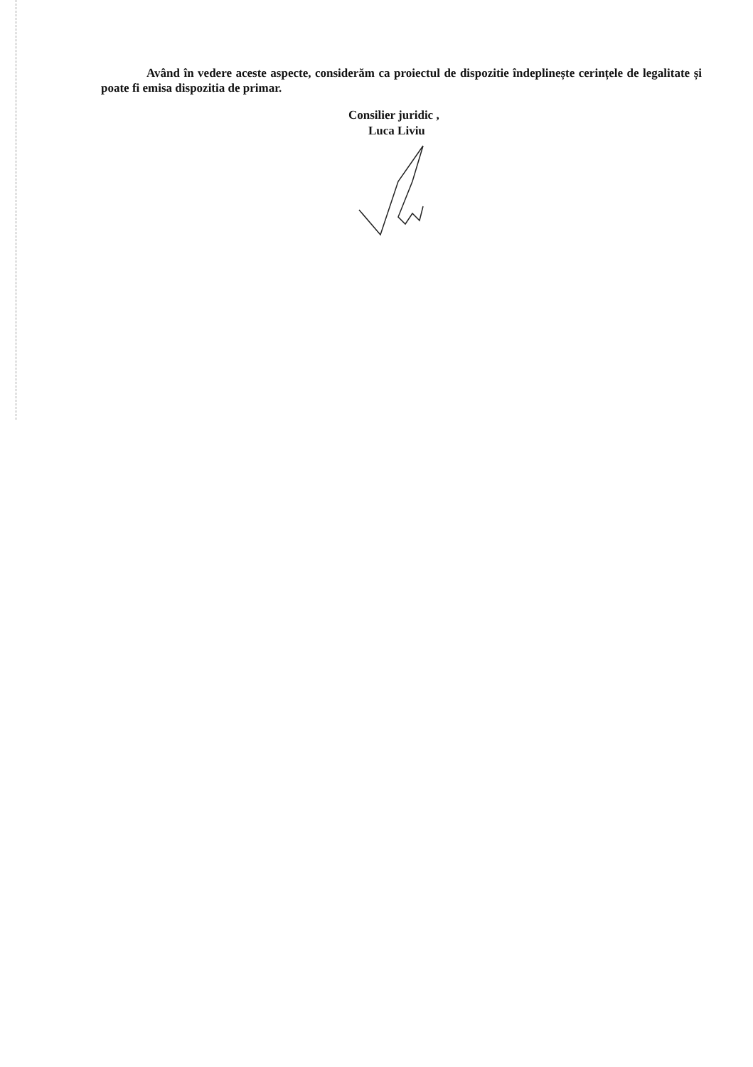Având în vedere aceste aspecte, considerăm ca proiectul de dispozitie îndeplinește cerințele de legalitate și poate fi emisa dispozitia de primar.
Consilier juridic ,
Luca Liviu